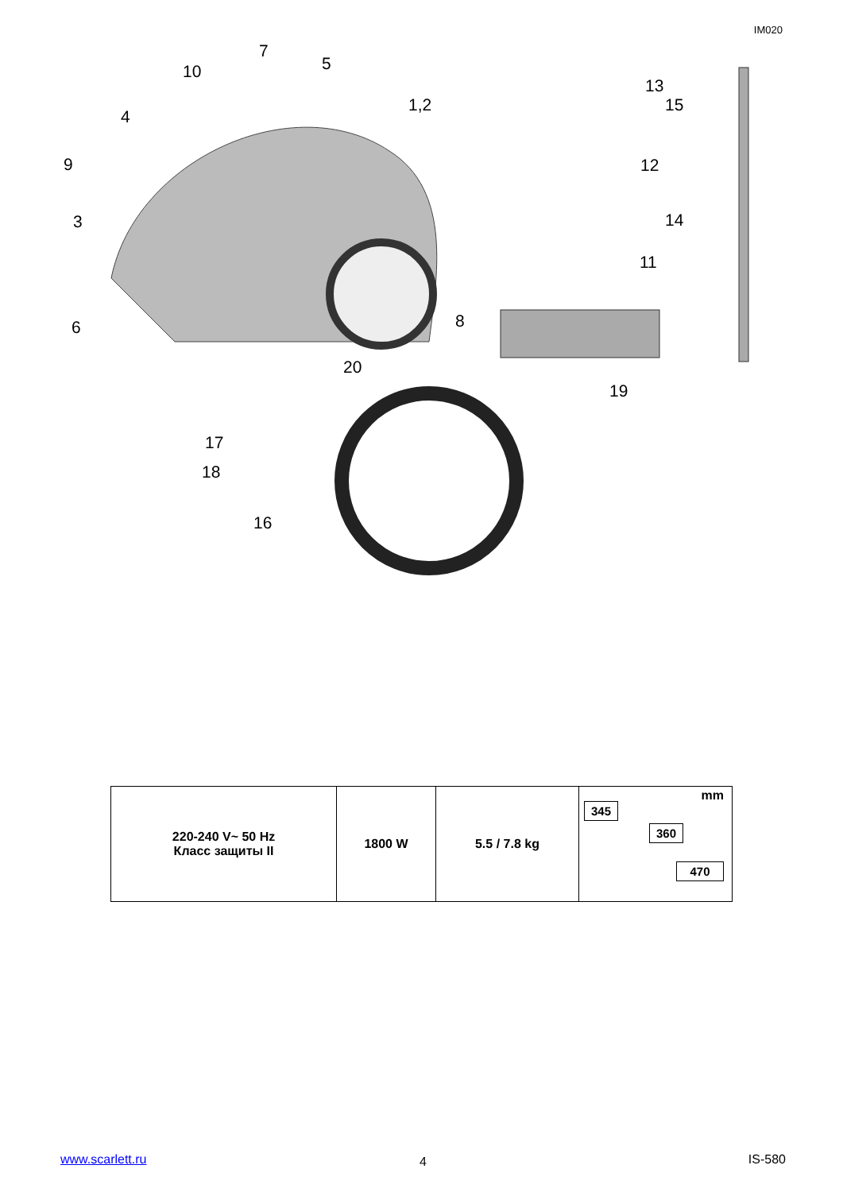IM020
7
5 10
1,2
4
9
3
6 8
20
13
15
12
14
11
19
17
18
16
| 220-240 V~ 50 Hz Класс защиты II | 1800 W | 5.5 / 7.8 kg | mm 345 360 470 |
www.scarlett.ru 4 IS-580